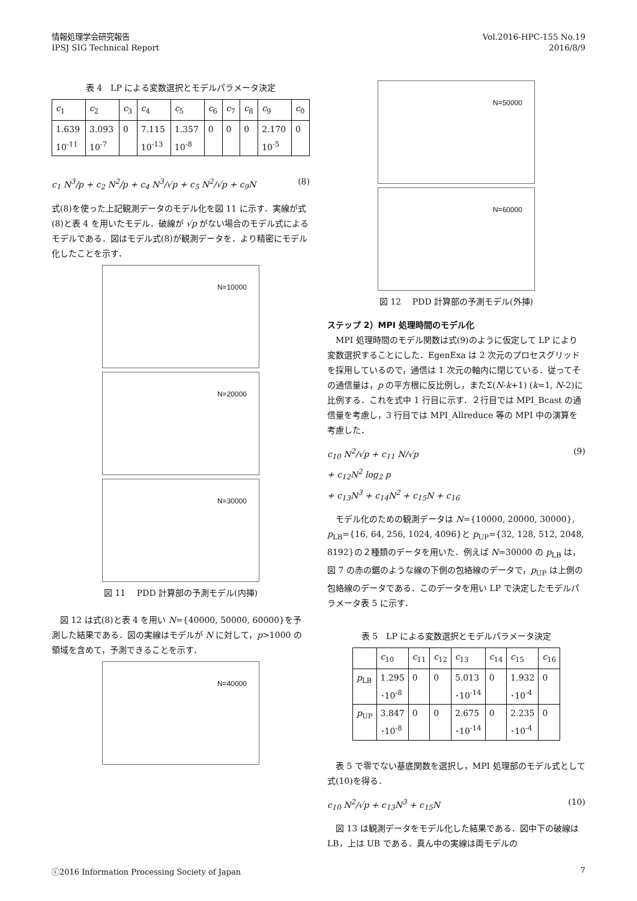情報処理学会研究報告
IPSJ SIG Technical Report
Vol.2016-HPC-155 No.19
2016/8/9
表 4　LP による変数選択とモデルパラメータ決定
| c<sub>1</sub> | c<sub>2</sub> | c<sub>3</sub> | c<sub>4</sub> | c<sub>5</sub> | c<sub>6</sub> | c<sub>7</sub> | c<sub>8</sub> | c<sub>9</sub> | c<sub>0</sub> |
| --- | --- | --- | --- | --- | --- | --- | --- | --- | --- |
| 1.639 10<sup>-11</sup> | 3.093 10<sup>-7</sup> | 0 | 7.115 10<sup>-13</sup> | 1.357 10<sup>-8</sup> | 0 | 0 | 0 | 2.170 10<sup>-5</sup> | 0 |
c<sub>1</sub> N<sup>3</sup>/p + c<sub>2</sub> N<sup>2</sup>/p + c<sub>4</sub> N<sup>3</sup>/√p + c<sub>5</sub> N<sup>2</sup>/√p + c<sub>9</sub>N (8)
式(8)を使った上記観測データのモデル化を図 11 に示す．実線が式(8)と表 4 を用いたモデル．破線が √p がない場合のモデル式によるモデルである．図はモデル式(8)が観測データを．より精密にモデル化したことを示す．
N=10000
N=20000
N=30000
図 11　 PDD 計算部の予測モデル(内挿)
図 12 は式(8)と表 4 を用い N={40000, 50000, 60000}を予測した結果である．図の実線はモデルが N に対して，p>1000 の領域を含めて，予測できることを示す．
N=40000
N=50000
N=60000
図 12　 PDD 計算部の予測モデル(外挿)
ステップ 2）MPI 処理時間のモデル化
MPI 処理時間のモデル関数は式(9)のように仮定して LP により変数選択することにした．EgenExa は 2 次元のプロセスグリッドを採用しているので，通信は 1 次元の軸内に閉じている．従ってその通信量は，p の平方根に反比例し，またΣ(N-k+1) (k=1, N-2)に比例する．これを式中 1 行目に示す．２行目では MPI_Bcast の通信量を考慮し，3 行目では MPI_Allreduce 等の MPI 中の演算を考慮した．
c<sub>10</sub> N<sup>2</sup>/√p + c<sub>11</sub> N/√p
+ c<sub>12</sub>N<sup>2</sup> log<sub>2</sub> p
+ c<sub>13</sub>N<sup>3</sup> + c<sub>14</sub>N<sup>2</sup> + c<sub>15</sub>N + c<sub>16</sub> (9)
モデル化のための観測データは N={10000, 20000, 30000}, p<sub>LB</sub>={16, 64, 256, 1024, 4096}と p<sub>UP</sub>={32, 128, 512, 2048, 8192}の２種類のデータを用いた．例えば N=30000 の p<sub>LB</sub> は，図 7 の赤の鋸のような線の下側の包絡線のデータで，p<sub>UP</sub> は上側の包絡線のデータである．このデータを用い LP で決定したモデルパラメータ表 5 に示す．
表 5　LP による変数選択とモデルパラメータ決定
| | c<sub>10</sub> | c<sub>11</sub> | c<sub>12</sub> | c<sub>13</sub> | c<sub>14</sub> | c<sub>15</sub> | c<sub>16</sub> |
| --- | --- | --- | --- | --- | --- | --- | --- |
| p<sub>LB</sub> | 1.295 ･10<sup>-8</sup> | 0 | 0 | 5.013 ･10<sup>-14</sup> | 0 | 1.932 ･10<sup>-4</sup> | 0 |
| p<sub>UP</sub> | 3.847 ･10<sup>-8</sup> | 0 | 0 | 2.675 ･10<sup>-14</sup> | 0 | 2.235 ･10<sup>-4</sup> | 0 |
表 5 で零でない基底関数を選択し，MPI 処理部のモデル式として式(10)を得る．
c<sub>10</sub> N<sup>2</sup>/√p + c<sub>13</sub>N<sup>3</sup> + c<sub>15</sub>N (10)
図 13 は観測データをモデル化した結果である．図中下の破線は LB，上は UB である．真ん中の実線は両モデルの
ⓒ2016 Information Processing Society of Japan 7